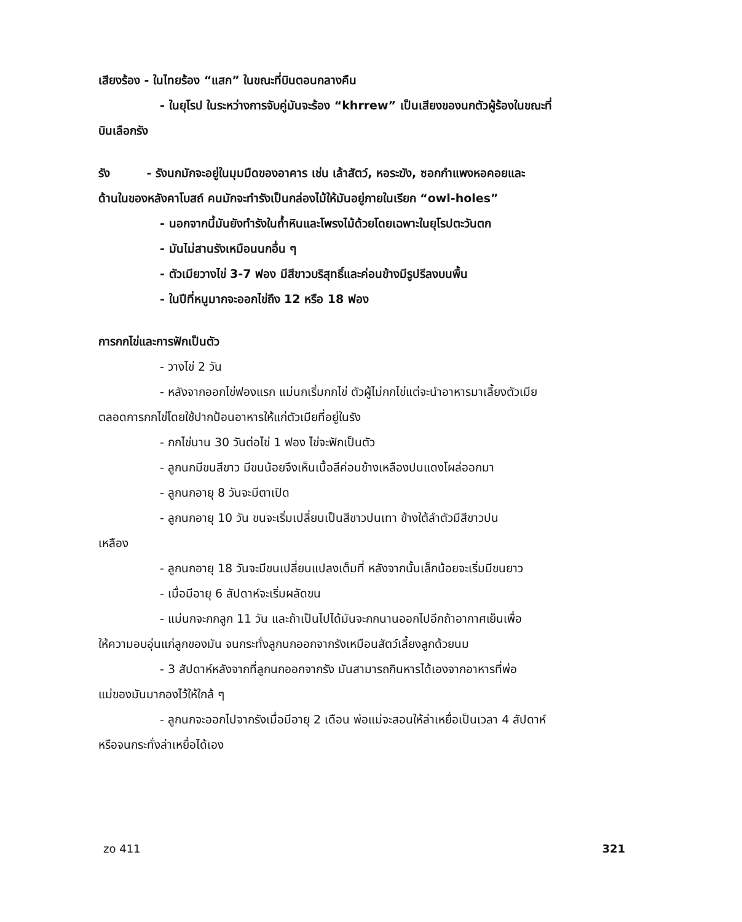เสียงร้อง - ในไทยร้อง “แสก” ในขณะที่บินตอนกลางคืน
- ในยุโรป ในระหว่างการจับคู่มันจะร้อง “khrrew” เป็นเสียงของนกตัวผู้ร้องในขณะที่
บินเลือกรัง
รัง - รังนกมักจะอยู่ในมุมมืดของอาคาร เช่น เล้าสัตว์, หอระฆัง, ซอกกำแพงหอคอยและ
ด้านในของหลังคาโบสถ์ คนมักจะทำรังเป็นกล่องไม้ให้มันอยู่ภายในเรียก “owl-holes”
- นอกจากนี้มันยังทำรังในถ้ำหินและโพรงไม้ด้วยโดยเฉพาะในยุโรปตะวันตก
- มันไม่สานรังเหมือนนกอื่น ๆ
- ตัวเมียวางไข่ 3-7 ฟอง มีสีขาวบริสุทธิ์และค่อนข้างมีรูปรีลงบนพื้น
- ในปีที่หนูมากจะออกไข่ถึง 12 หรือ 18 ฟอง
การกกไข่และการฟักเป็นตัว
- วางไข่ 2 วัน
- หลังจากออกไข่ฟองแรก แม่นกเริ่มกกไข่ ตัวผู้ไม่กกไข่แต่จะนำอาหารมาเลี้ยงตัวเมีย
ตลอดการกกไข่โดยใช้ปากป้อนอาหารให้แก่ตัวเมียที่อยู่ในรัง
- กกไข่นาน 30 วันต่อไข่ 1 ฟอง ไข่จะฟักเป็นตัว
- ลูกนกมีขนสีขาว มีขนน้อยจึงเห็นเนื้อสีค่อนข้างเหลืองปนแดงโผล่ออกมา
- ลูกนกอายุ 8 วันจะมีตาเปิด
- ลูกนกอายุ 10 วัน ขนจะเริ่มเปลี่ยนเป็นสีขาวปนเทา ข้างใต้ลำตัวมีสีขาวปน
เหลือง
- ลูกนกอายุ 18 วันจะมีขนเปลี่ยนแปลงเต็มที่ หลังจากนั้นเล็กน้อยจะเริ่มมีขนยาว
- เมื่อมีอายุ 6 สัปดาห์จะเริ่มผลัดขน
- แม่นกจะกกลูก 11 วัน และถ้าเป็นไปได้มันจะกกนานออกไปอีกถ้าอากาศเย็นเพื่อ
ให้ความอบอุ่นแก่ลูกของมัน จนกระทั่งลูกนกออกจากรังเหมือนสัตว์เลี้ยงลูกด้วยนม
- 3 สัปดาห์หลังจากที่ลูกนกออกจากรัง มันสามารถกินหารได้เองจากอาหารที่พ่อ
แม่ของมันมากองไว้ให้ใกล้ ๆ
- ลูกนกจะออกไปจากรังเมื่อมีอายุ 2 เดือน พ่อแม่จะสอนให้ล่าเหยื่อเป็นเวลา 4 สัปดาห์
หรือจนกระทั่งล่าเหยื่อได้เอง
zo 411 321